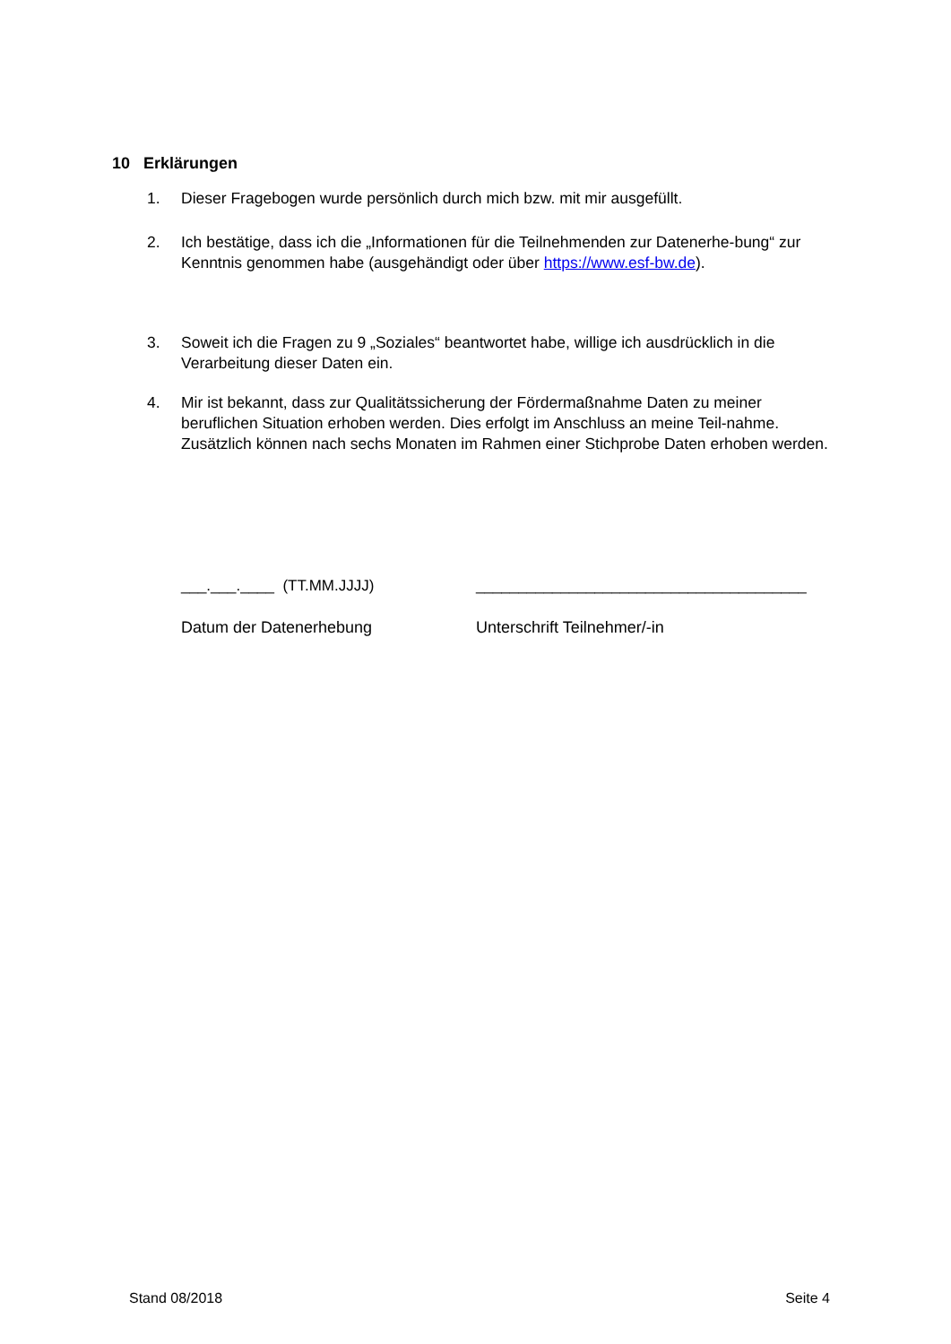10 Erklärungen
1. Dieser Fragebogen wurde persönlich durch mich bzw. mit mir ausgefüllt.
2. Ich bestätige, dass ich die „Informationen für die Teilnehmenden zur Datenerhe-bung“ zur Kenntnis genommen habe (ausgehändigt oder über https://www.esf-bw.de).
3. Soweit ich die Fragen zu 9 „Soziales“ beantwortet habe, willige ich ausdrücklich in die Verarbeitung dieser Daten ein.
4. Mir ist bekannt, dass zur Qualitätssicherung der Fördermaßnahme Daten zu meiner beruflichen Situation erhoben werden. Dies erfolgt im Anschluss an meine Teil-nahme. Zusätzlich können nach sechs Monaten im Rahmen einer Stichprobe Daten erhoben werden.
___.___.____ (TT.MM.JJJJ) _______________________________________
Datum der Datenerhebung Unterschrift Teilnehmer/-in
Stand 08/2018 Seite 4